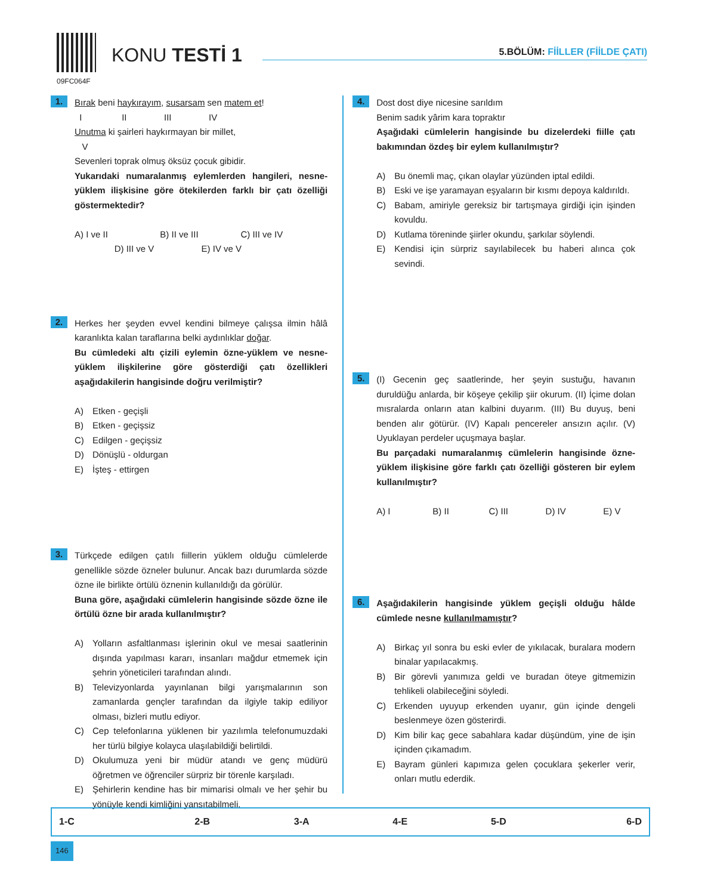09FC064F
KONU TESTİ 1 5.BÖLÜM: FİİLLER (FİİLDE ÇATI)
1.
Bırak beni haykırayım, susarsam sen matem et!
I II III IV
Unutma ki şairleri haykırmayan bir millet,
V
Sevenleri toprak olmuş öksüz çocuk gibidir.
Yukarıdaki numaralanmış eylemlerden hangileri, nesne-yüklem ilişkisine göre ötekilerden farklı bir çatı özelliği göstermektedir?
A) I ve II B) II ve III C) III ve IV
D) III ve V E) IV ve V
2.
Herkes her şeyden evvel kendini bilmeye çalışsa ilmin hâlâ karanlıkta kalan taraflarına belki aydınlıklar doğar.
Bu cümledeki altı çizili eylemin özne-yüklem ve nesne-yüklem ilişkilerine göre gösterdiği çatı özellikleri aşağıdakilerin hangisinde doğru verilmiştir?
A) Etken - geçişli
B) Etken - geçişsiz
C) Edilgen - geçişsiz
D) Dönüşlü - oldurgan
E) İşteş - ettirgen
3.
Türkçede edilgen çatılı fiillerin yüklem olduğu cümlelerde genellikle sözde özneler bulunur. Ancak bazı durumlarda sözde özne ile birlikte örtülü öznenin kullanıldığı da görülür.
Buna göre, aşağıdaki cümlelerin hangisinde sözde özne ile örtülü özne bir arada kullanılmıştır?
A) Yolların asfaltlanması işlerinin okul ve mesai saatlerinin dışında yapılması kararı, insanları mağdur etmemek için şehrin yöneticileri tarafından alındı.
B) Televizyonlarda yayınlanan bilgi yarışmalarının son zamanlarda gençler tarafından da ilgiyle takip ediliyor olması, bizleri mutlu ediyor.
C) Cep telefonlarına yüklenen bir yazılımla telefonumuzdaki her türlü bilgiye kolayca ulaşılabildiği belirtildi.
D) Okulumuza yeni bir müdür atandı ve genç müdürü öğretmen ve öğrenciler sürpriz bir törenle karşıladı.
E) Şehirlerin kendine has bir mimarisi olmalı ve her şehir bu yönüyle kendi kimliğini yansıtabilmeli.
4.
Dost dost diye nicesine sarıldım
Benim sadık yârim kara topraktır
Aşağıdaki cümlelerin hangisinde bu dizelerdeki fiille çatı bakımından özdeş bir eylem kullanılmıştır?
A) Bu önemli maç, çıkan olaylar yüzünden iptal edildi.
B) Eski ve işe yaramayan eşyaların bir kısmı depoya kaldırıldı.
C) Babam, amiriyle gereksiz bir tartışmaya girdiği için işinden kovuldu.
D) Kutlama töreninde şiirler okundu, şarkılar söylendi.
E) Kendisi için sürpriz sayılabilecek bu haberi alınca çok sevindi.
5.
(I) Gecenin geç saatlerinde, her şeyin sustuğu, havanın duruldüğu anlarda, bir köşeye çekilip şiir okurum. (II) İçime dolan mısralarda onların atan kalbini duyarım. (III) Bu duyuş, beni benden alır götürür. (IV) Kapalı pencereler ansızın açılır. (V) Uyuklayan perdeler uçuşmaya başlar.
Bu parçadaki numaralanmış cümlelerin hangisinde özne-yüklem ilişkisine göre farklı çatı özelliği gösteren bir eylem kullanılmıştır?
A) I B) II C) III D) IV E) V
6.
Aşağıdakilerin hangisinde yüklem geçişli olduğu hâlde cümlede nesne kullanılmamıştır?
A) Birkaç yıl sonra bu eski evler de yıkılacak, buralara modern binalar yapılacakmış.
B) Bir görevli yanımıza geldi ve buradan öteye gitmemizin tehlikeli olabileceğini söyledi.
C) Erkenden uyuyup erkenden uyanır, gün içinde dengeli beslenmeye özen gösterirdi.
D) Kim bilir kaç gece sabahlara kadar düşündüm, yine de işin içinden çıkamadım.
E) Bayram günleri kapımıza gelen çocuklara şekerler verir, onları mutlu ederdik.
| 1-C | 2-B | 3-A | 4-E | 5-D | 6-D |
146